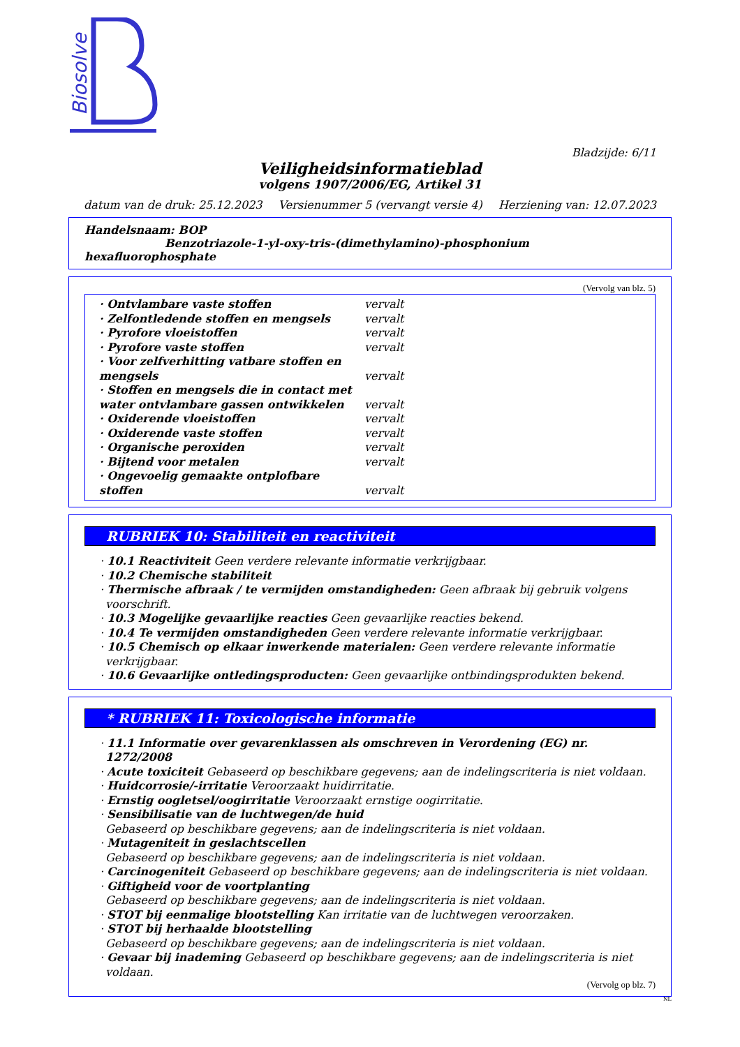Biosolve
Bladzijde: 6/11
Veiligheidsinformatieblad
volgens 1907/2006/EG, Artikel 31
datum van de druk: 25.12.2023 Versienummer 5 (vervangt versie 4) Herziening van: 12.07.2023
Handelsnaam: BOP
Benzotriazole-1-yl-oxy-tris-(dimethylamino)-phosphonium hexafluorophosphate
(Vervolg van blz. 5)
| · Ontvlambare vaste stoffen | vervalt |
| · Zelfontledende stoffen en mengsels | vervalt |
| · Pyrofore vloeistoffen | vervalt |
| · Pyrofore vaste stoffen | vervalt |
| · Voor zelfverhitting vatbare stoffen en mengsels | vervalt |
| · Stoffen en mengsels die in contact met water ontvlambare gassen ontwikkelen | vervalt |
| · Oxiderende vloeistoffen | vervalt |
| · Oxiderende vaste stoffen | vervalt |
| · Organische peroxiden | vervalt |
| · Bijtend voor metalen | vervalt |
| · Ongevoelig gemaakte ontplofbare stoffen | vervalt |
RUBRIEK 10: Stabiliteit en reactiviteit
· 10.1 Reactiviteit Geen verdere relevante informatie verkrijgbaar.
· 10.2 Chemische stabiliteit
· Thermische afbraak / te vermijden omstandigheden: Geen afbraak bij gebruik volgens voorschrift.
· 10.3 Mogelijke gevaarlijke reacties Geen gevaarlijke reacties bekend.
· 10.4 Te vermijden omstandigheden Geen verdere relevante informatie verkrijgbaar.
· 10.5 Chemisch op elkaar inwerkende materialen: Geen verdere relevante informatie verkrijgbaar.
· 10.6 Gevaarlijke ontledingsproducten: Geen gevaarlijke ontbindingsprodukten bekend.
* RUBRIEK 11: Toxicologische informatie
· 11.1 Informatie over gevarenklassen als omschreven in Verordening (EG) nr. 1272/2008
· Acute toxiciteit Gebaseerd op beschikbare gegevens; aan de indelingscriteria is niet voldaan.
· Huidcorrosie/-irritatie Veroorzaakt huidirritatie.
· Ernstig oogletsel/oogirritatie Veroorzaakt ernstige oogirritatie.
· Sensibilisatie van de luchtwegen/de huid
Gebaseerd op beschikbare gegevens; aan de indelingscriteria is niet voldaan.
· Mutageniteit in geslachtscellen
Gebaseerd op beschikbare gegevens; aan de indelingscriteria is niet voldaan.
· Carcinogeniteit Gebaseerd op beschikbare gegevens; aan de indelingscriteria is niet voldaan.
· Giftigheid voor de voortplanting
Gebaseerd op beschikbare gegevens; aan de indelingscriteria is niet voldaan.
· STOT bij eenmalige blootstelling Kan irritatie van de luchtwegen veroorzaken.
· STOT bij herhaalde blootstelling
Gebaseerd op beschikbare gegevens; aan de indelingscriteria is niet voldaan.
· Gevaar bij inademing Gebaseerd op beschikbare gegevens; aan de indelingscriteria is niet voldaan.
(Vervolg op blz. 7)
NL